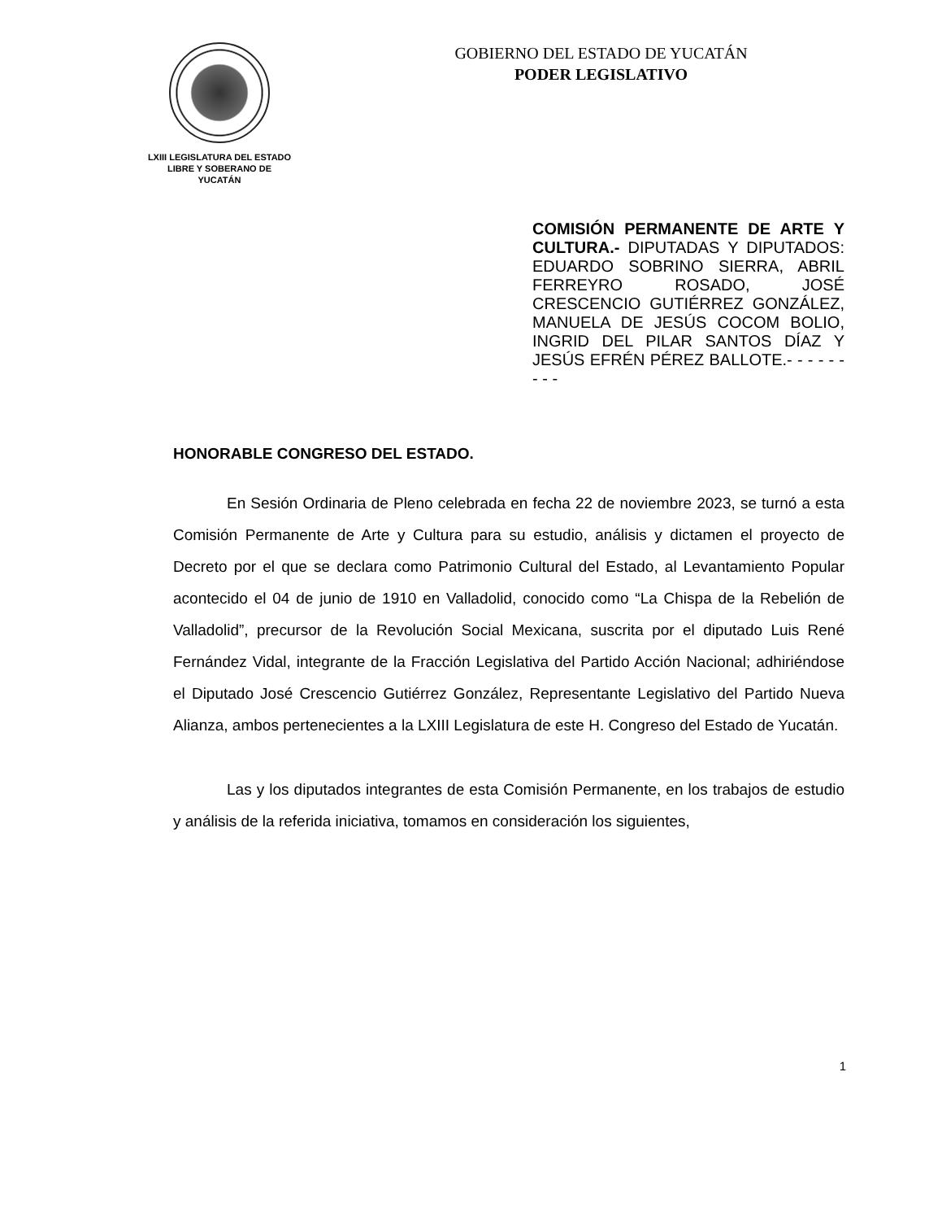LXIII LEGISLATURA DEL ESTADO
LIBRE Y SOBERANO DE
YUCATÁN
GOBIERNO DEL ESTADO DE YUCATÁN
PODER LEGISLATIVO
COMISIÓN PERMANENTE DE ARTE Y CULTURA.- DIPUTADAS Y DIPUTADOS: EDUARDO SOBRINO SIERRA, ABRIL FERREYRO ROSADO, JOSÉ CRESCENCIO GUTIÉRREZ GONZÁLEZ, MANUELA DE JESÚS COCOM BOLIO, INGRID DEL PILAR SANTOS DÍAZ Y JESÚS EFRÉN PÉREZ BALLOTE.- - - - - - - - -
HONORABLE CONGRESO DEL ESTADO.
En Sesión Ordinaria de Pleno celebrada en fecha 22 de noviembre 2023, se turnó a esta Comisión Permanente de Arte y Cultura para su estudio, análisis y dictamen el proyecto de Decreto por el que se declara como Patrimonio Cultural del Estado, al Levantamiento Popular acontecido el 04 de junio de 1910 en Valladolid, conocido como “La Chispa de la Rebelión de Valladolid”, precursor de la Revolución Social Mexicana, suscrita por el diputado Luis René Fernández Vidal, integrante de la Fracción Legislativa del Partido Acción Nacional; adhiriéndose el Diputado José Crescencio Gutiérrez González, Representante Legislativo del Partido Nueva Alianza, ambos pertenecientes a la LXIII Legislatura de este H. Congreso del Estado de Yucatán.
Las y los diputados integrantes de esta Comisión Permanente, en los trabajos de estudio y análisis de la referida iniciativa, tomamos en consideración los siguientes,
1